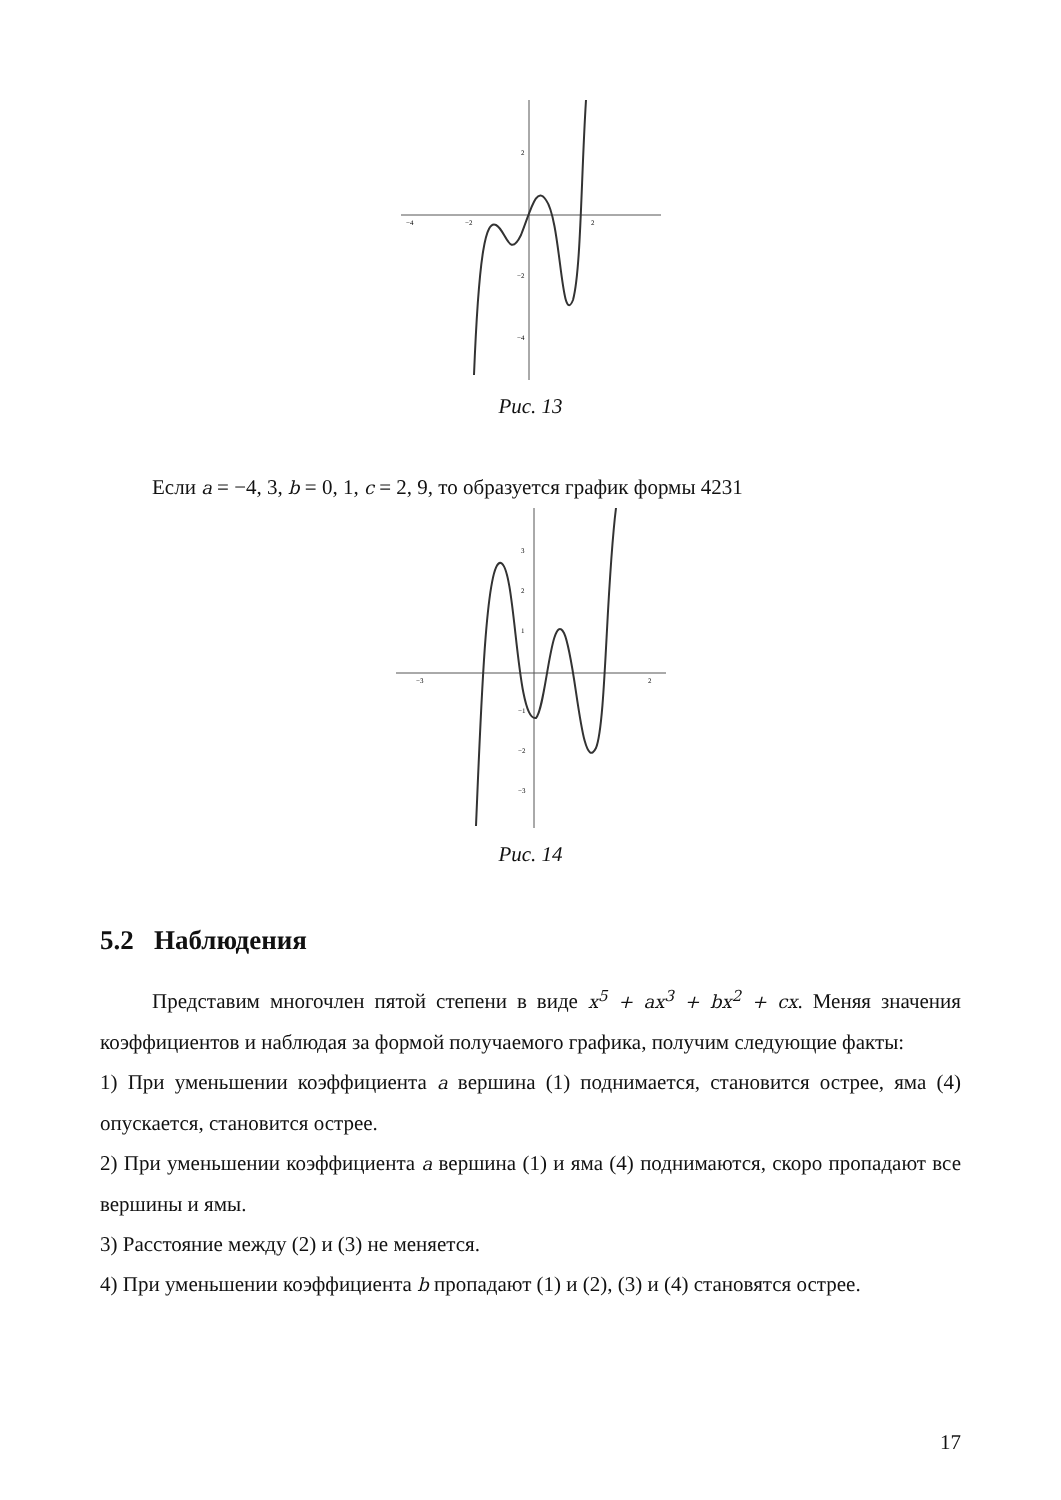2
−2
−4
−4
−2
2
Рис. 13
Если a = −4, 3, b = 0, 1, c = 2, 9, то образуется график формы 4231
3
2
1
−1
−2
−3
−3
2
Рис. 14
5.2 Наблюдения
Представим многочлен пятой степени в виде x<sup>5</sup> + ax<sup>3</sup> + bx<sup>2</sup> + cx. Меняя значения коэффициентов и наблюдая за формой получаемого графика, получим следующие факты:
1) При уменьшении коэффициента a вершина (1) поднимается, становится острее, яма (4) опускается, становится острее.
2) При уменьшении коэффициента a вершина (1) и яма (4) поднимаются, скоро пропадают все вершины и ямы.
3) Расстояние между (2) и (3) не меняется.
4) При уменьшении коэффициента b пропадают (1) и (2), (3) и (4) становятся острее.
17